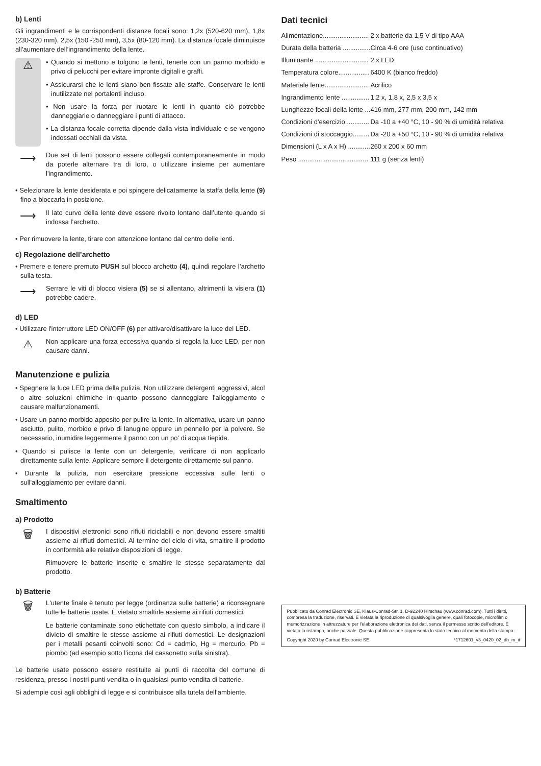b) Lenti
Gli ingrandimenti e le corrispondenti distanze focali sono: 1,2x (520-620 mm), 1,8x (230-320 mm), 2,5x (150 -250 mm), 3,5x (80-120 mm). La distanza focale diminuisce all'aumentare dell’ingrandimento della lente.
⚠
• Quando si mettono e tolgono le lenti, tenerle con un panno morbido e privo di pelucchi per evitare impronte digitali e graffi.
• Assicurarsi che le lenti siano ben fissate alle staffe. Conservare le lenti inutilizzate nel portalenti incluso.
• Non usare la forza per ruotare le lenti in quanto ciò potrebbe danneggiarle o danneggiare i punti di attacco.
• La distanza focale corretta dipende dalla vista individuale e se vengono indossati occhiali da vista.
⟶
Due set di lenti possono essere collegati contemporaneamente in modo da poterle alternare tra di loro, o utilizzare insieme per aumentare l'ingrandimento.
• Selezionare la lente desiderata e poi spingere delicatamente la staffa della lente (9) fino a bloccarla in posizione.
⟶
Il lato curvo della lente deve essere rivolto lontano dall’utente quando si indossa l’archetto.
• Per rimuovere la lente, tirare con attenzione lontano dal centro delle lenti.
c) Regolazione dell’archetto
• Premere e tenere premuto PUSH sul blocco archetto (4), quindi regolare l’archetto sulla testa.
⟶
Serrare le viti di blocco visiera (5) se si allentano, altrimenti la visiera (1) potrebbe cadere.
d) LED
• Utilizzare l'interruttore LED ON/OFF (6) per attivare/disattivare la luce del LED.
⚠
Non applicare una forza eccessiva quando si regola la luce LED, per non causare danni.
Manutenzione e pulizia
• Spegnere la luce LED prima della pulizia. Non utilizzare detergenti aggressivi, alcol o altre soluzioni chimiche in quanto possono danneggiare l'alloggiamento e causare malfunzionamenti.
• Usare un panno morbido apposito per pulire la lente. In alternativa, usare un panno asciutto, pulito, morbido e privo di lanugine oppure un pennello per la polvere. Se necessario, inumidire leggermente il panno con un po' di acqua tiepida.
• Quando si pulisce la lente con un detergente, verificare di non applicarlo direttamente sulla lente. Applicare sempre il detergente direttamente sul panno.
• Durante la pulizia, non esercitare pressione eccessiva sulle lenti o sull'alloggiamento per evitare danni.
Smaltimento
a) Prodotto
🗑
I dispositivi elettronici sono rifiuti riciclabili e non devono essere smaltiti assieme ai rifiuti domestici. Al termine del ciclo di vita, smaltire il prodotto in conformità alle relative disposizioni di legge.
Rimuovere le batterie inserite e smaltire le stesse separatamente dal prodotto.
b) Batterie
🗑
L'utente finale è tenuto per legge (ordinanza sulle batterie) a riconsegnare tutte le batterie usate. È vietato smaltirle assieme ai rifiuti domestici.
Le batterie contaminate sono etichettate con questo simbolo, a indicare il divieto di smaltire le stesse assieme ai rifiuti domestici. Le designazioni per i metalli pesanti coinvolti sono: Cd = cadmio, Hg = mercurio, Pb = piombo (ad esempio sotto l’icona del cassonetto sulla sinistra).
Le batterie usate possono essere restituite ai punti di raccolta del comune di residenza, presso i nostri punti vendita o in qualsiasi punto vendita di batterie.
Si adempie così agli obblighi di legge e si contribuisce alla tutela dell’ambiente.
Dati tecnici
| Alimentazione......................... | 2 x batterie da 1,5 V di tipo AAA |
| Durata della batteria ............... | Circa 4-6 ore (uso continuativo) |
| Illuminante ............................. | 2 x LED |
| Temperatura colore................. | 6400 K (bianco freddo) |
| Materiale lente........................ | Acrilico |
| Ingrandimento lente ............... | 1,2 x, 1,8 x, 2,5 x 3,5 x |
| Lunghezze focali della lente ... | 416 mm, 277 mm, 200 mm, 142 mm |
| Condizioni d'esercizio............. | Da -10 a +40 °C, 10 - 90 % di umidità relativa |
| Condizioni di stoccaggio......... | Da -20 a +50 °C, 10 - 90 % di umidità relativa |
| Dimensioni (L x A x H) ............ | 260 x 200 x 60 mm |
| Peso ...................................... | 111 g (senza lenti) |
Pubblicato da Conrad Electronic SE, Klaus-Conrad-Str. 1, D-92240 Hirschau (www.conrad.com). Tutti i diritti, compresa la traduzione, riservati. È vietata la riproduzione di qualsivoglia genere, quali fotocopie, microfilm o memorizzazione in attrezzature per l’elaborazione elettronica dei dati, senza il permesso scritto dell'editore. È vietata la ristampa, anche parziale. Questa pubblicazione rappresenta lo stato tecnico al momento della stampa.
Copyright 2020 by Conrad Electronic SE. *1712601_v3_0420_02_dh_m_it